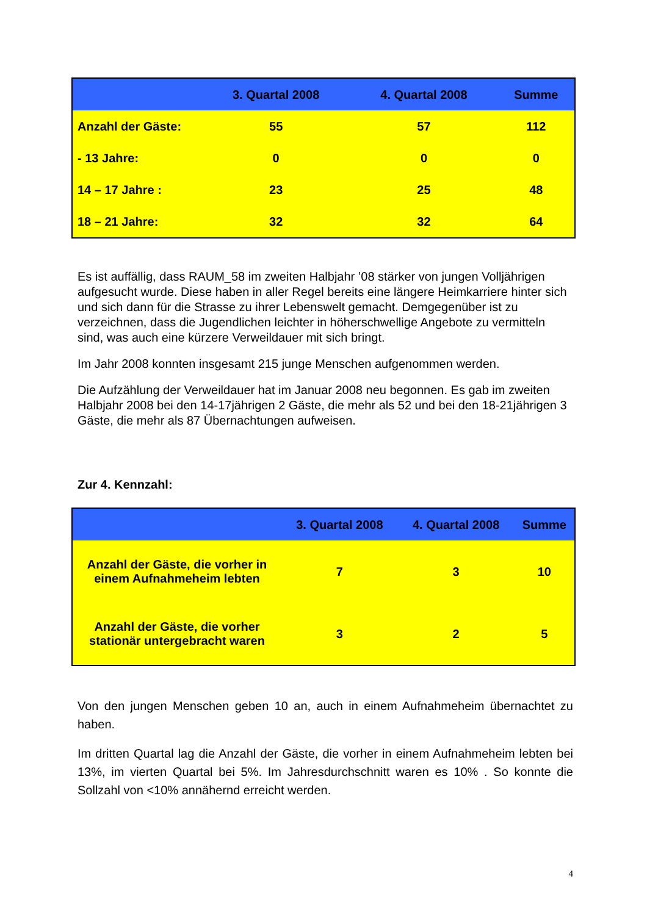| | 3. Quartal 2008 | 4. Quartal 2008 | Summe |
| --- | --- | --- | --- |
| Anzahl der Gäste: | 55 | 57 | 112 |
| - 13 Jahre: | 0 | 0 | 0 |
| 14 – 17 Jahre : | 23 | 25 | 48 |
| 18 – 21 Jahre: | 32 | 32 | 64 |
Es ist auffällig, dass RAUM_58 im zweiten Halbjahr ’08 stärker von jungen Volljährigen aufgesucht wurde. Diese haben in aller Regel bereits eine längere Heimkarriere hinter sich und sich dann für die Strasse zu ihrer Lebenswelt gemacht. Demgegenüber ist zu verzeichnen, dass die Jugendlichen leichter in höherschwellige Angebote zu vermitteln sind, was auch eine kürzere Verweildauer mit sich bringt.
Im Jahr 2008 konnten insgesamt 215 junge Menschen aufgenommen werden.
Die Aufzählung der Verweildauer hat im Januar 2008 neu begonnen. Es gab im zweiten Halbjahr 2008 bei den 14-17jährigen 2 Gäste, die mehr als 52 und bei den 18-21jährigen 3 Gäste, die mehr als 87 Übernachtungen aufweisen.
Zur 4. Kennzahl:
| | 3. Quartal 2008 | 4. Quartal 2008 | Summe |
| --- | --- | --- | --- |
| Anzahl der Gäste, die vorher in einem Aufnahmeheim lebten | 7 | 3 | 10 |
| Anzahl der Gäste, die vorher stationär untergebracht waren | 3 | 2 | 5 |
Von den jungen Menschen geben 10 an, auch in einem Aufnahmeheim übernachtet zu haben.
Im dritten Quartal lag die Anzahl der Gäste, die vorher in einem Aufnahmeheim lebten bei 13%, im vierten Quartal bei 5%. Im Jahresdurchschnitt waren es 10% . So konnte die Sollzahl von <10% annähernd erreicht werden.
4